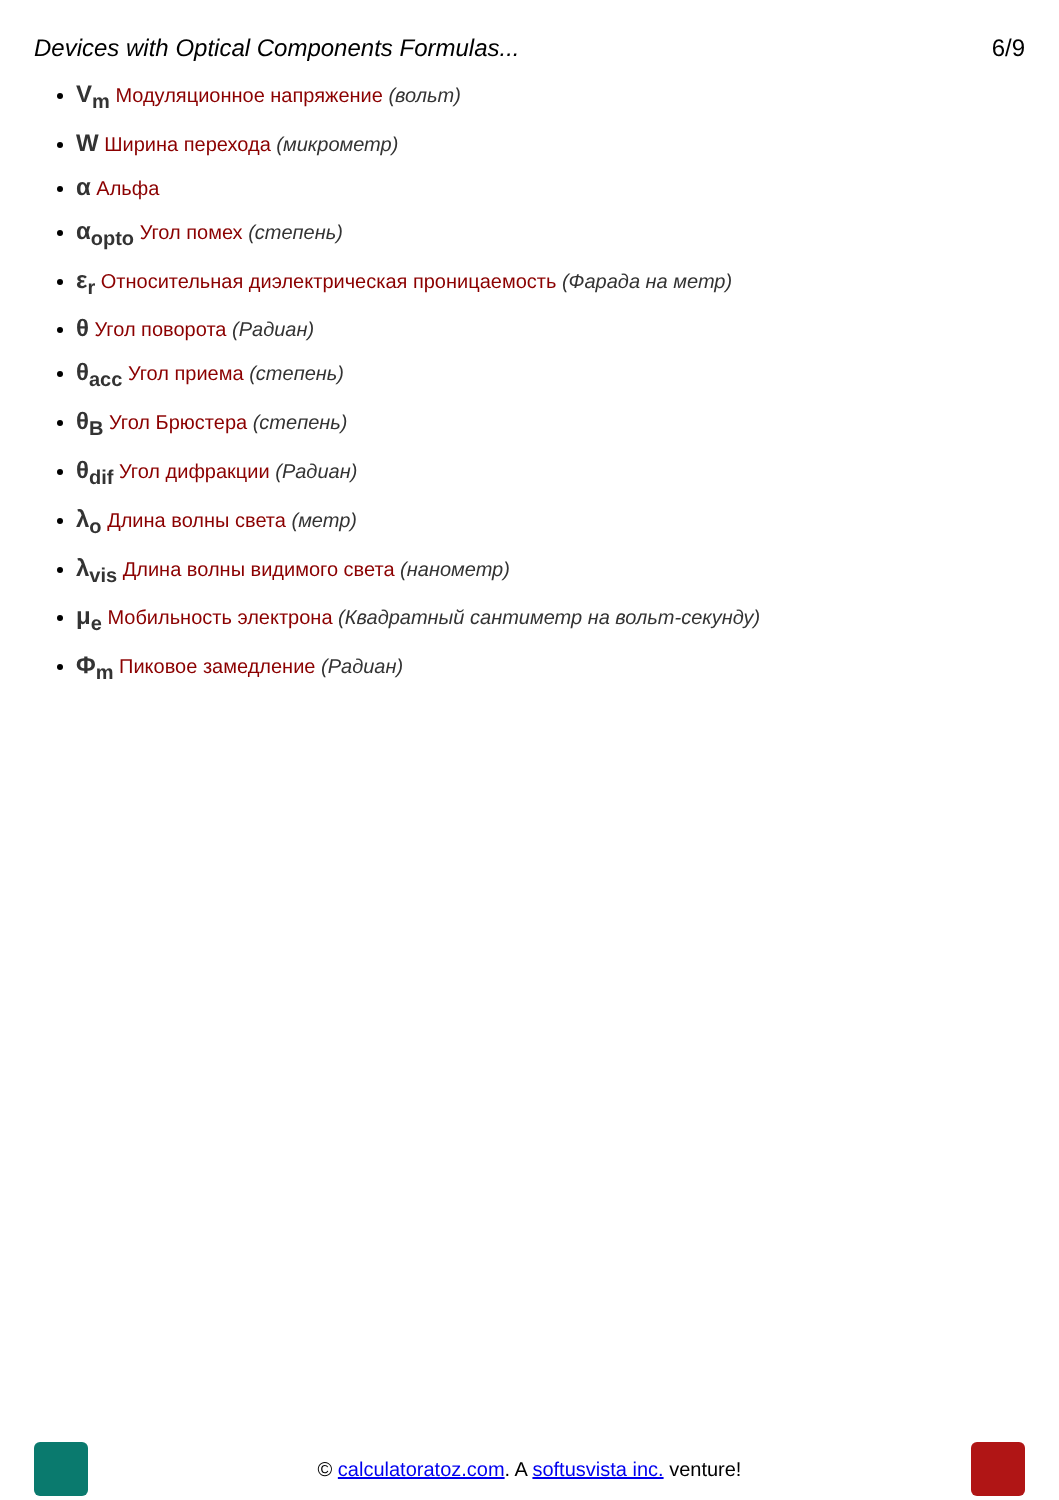Devices with Optical Components Formulas... 6/9
V<sub>m</sub> Модуляционное напряжение (вольт)
W Ширина перехода (микрометр)
α Альфа
α<sub>opto</sub> Угол помех (степень)
ε<sub>r</sub> Относительная диэлектрическая проницаемость (Фарада на метр)
θ Угол поворота (Радиан)
θ<sub>acc</sub> Угол приема (степень)
θ<sub>B</sub> Угол Брюстера (степень)
θ<sub>dif</sub> Угол дифракции (Радиан)
λ<sub>o</sub> Длина волны света (метр)
λ<sub>vis</sub> Длина волны видимого света (нанометр)
μ<sub>e</sub> Мобильность электрона (Квадратный сантиметр на вольт-секунду)
Φ<sub>m</sub> Пиковое замедление (Радиан)
© calculatoratoz.com. A softusvista inc. venture!